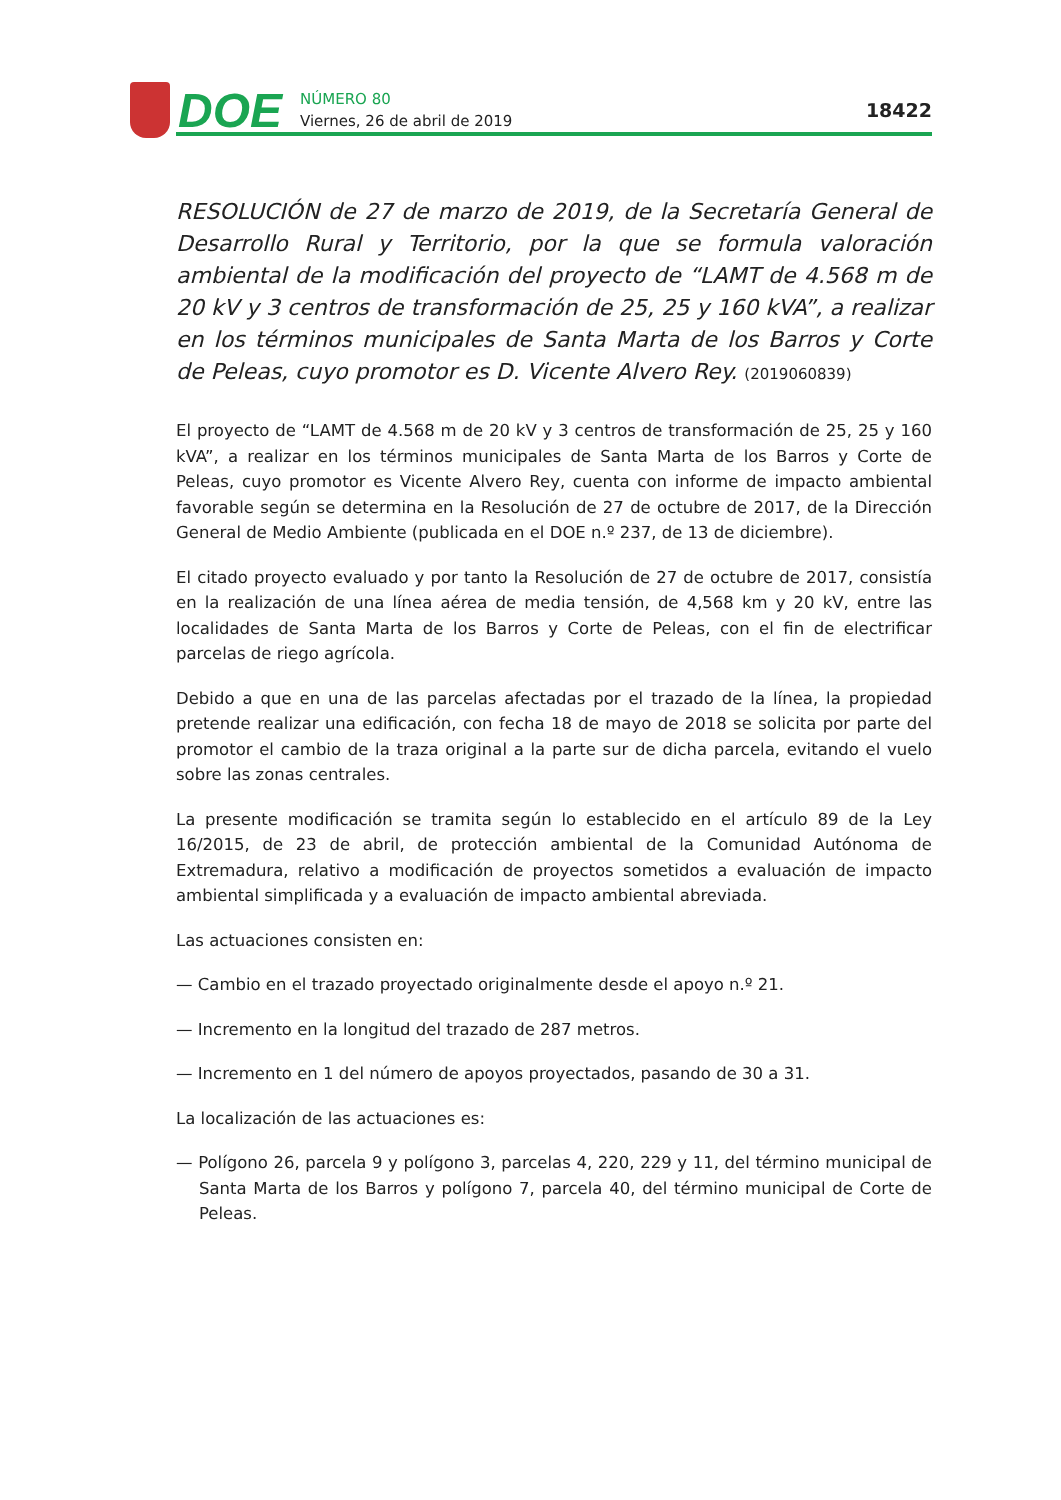DOE
NÚMERO 80
Viernes, 26 de abril de 2019
18422
RESOLUCIÓN de 27 de marzo de 2019, de la Secretaría General de Desarrollo Rural y Territorio, por la que se formula valoración ambiental de la modificación del proyecto de “LAMT de 4.568 m de 20 kV y 3 centros de transformación de 25, 25 y 160 kVA”, a realizar en los términos municipales de Santa Marta de los Barros y Corte de Peleas, cuyo promotor es D. Vicente Alvero Rey. (2019060839)
El proyecto de “LAMT de 4.568 m de 20 kV y 3 centros de transformación de 25, 25 y 160 kVA”, a realizar en los términos municipales de Santa Marta de los Barros y Corte de Peleas, cuyo promotor es Vicente Alvero Rey, cuenta con informe de impacto ambiental favorable según se determina en la Resolución de 27 de octubre de 2017, de la Dirección General de Medio Ambiente (publicada en el DOE n.º 237, de 13 de diciembre).
El citado proyecto evaluado y por tanto la Resolución de 27 de octubre de 2017, consistía en la realización de una línea aérea de media tensión, de 4,568 km y 20 kV, entre las localidades de Santa Marta de los Barros y Corte de Peleas, con el fin de electrificar parcelas de riego agrícola.
Debido a que en una de las parcelas afectadas por el trazado de la línea, la propiedad pretende realizar una edificación, con fecha 18 de mayo de 2018 se solicita por parte del promotor el cambio de la traza original a la parte sur de dicha parcela, evitando el vuelo sobre las zonas centrales.
La presente modificación se tramita según lo establecido en el artículo 89 de la Ley 16/2015, de 23 de abril, de protección ambiental de la Comunidad Autónoma de Extremadura, relativo a modificación de proyectos sometidos a evaluación de impacto ambiental simplificada y a evaluación de impacto ambiental abreviada.
Las actuaciones consisten en:
— Cambio en el trazado proyectado originalmente desde el apoyo n.º 21.
— Incremento en la longitud del trazado de 287 metros.
— Incremento en 1 del número de apoyos proyectados, pasando de 30 a 31.
La localización de las actuaciones es:
— Polígono 26, parcela 9 y polígono 3, parcelas 4, 220, 229 y 11, del término municipal de Santa Marta de los Barros y polígono 7, parcela 40, del término municipal de Corte de Peleas.